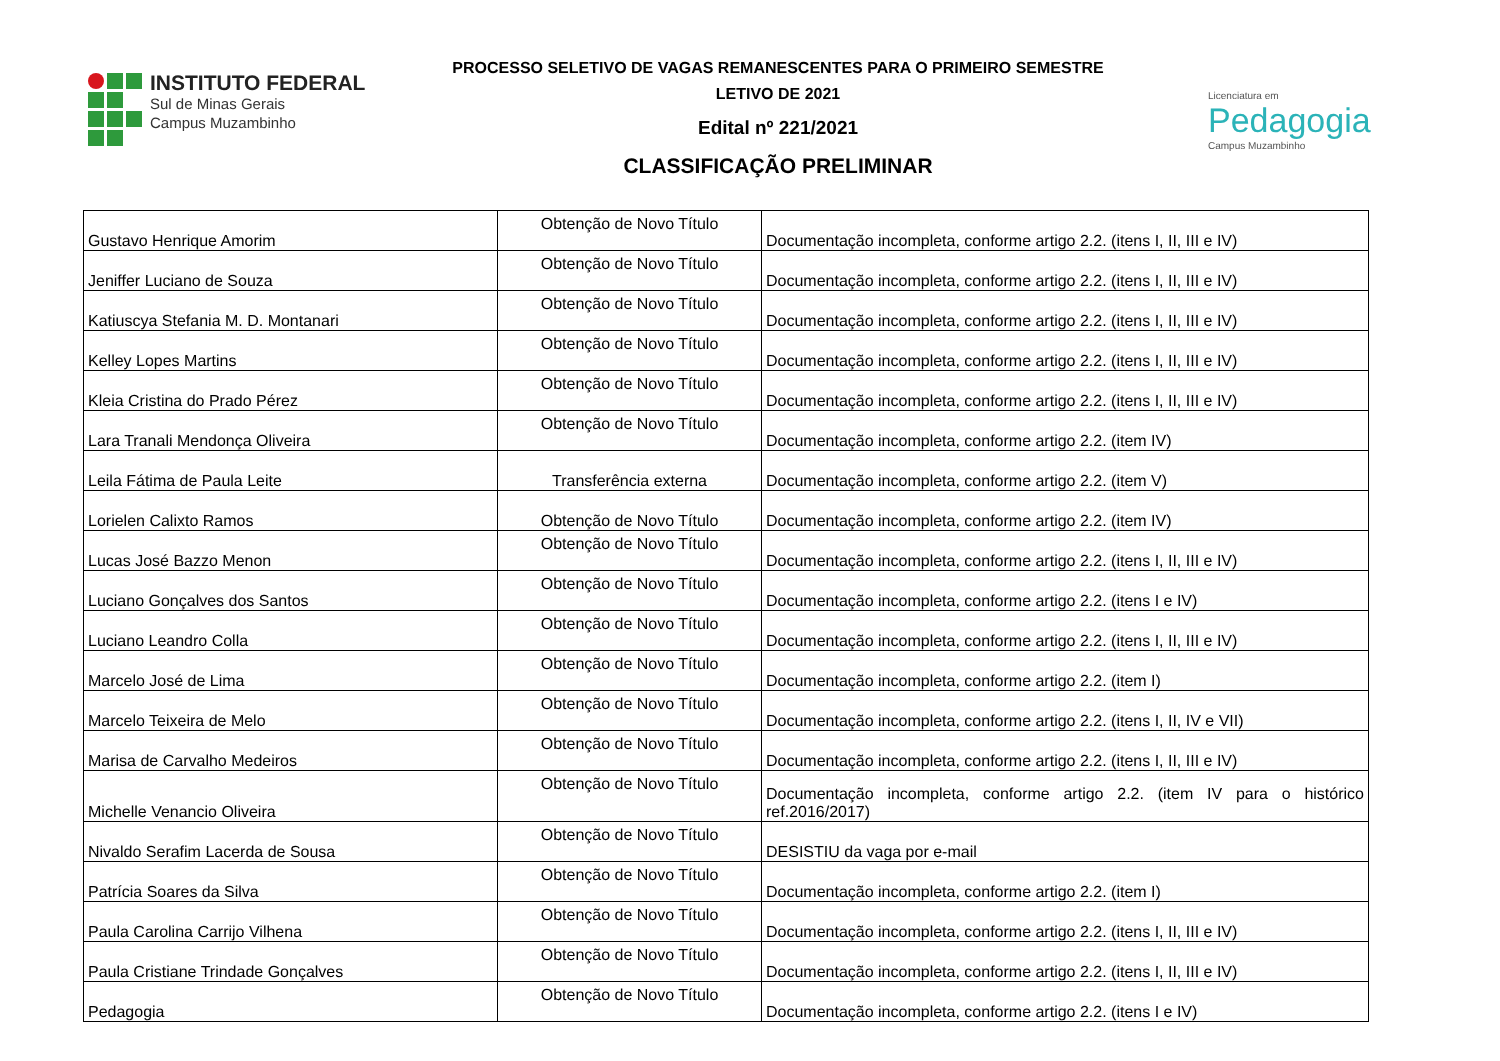INSTITUTO FEDERAL
Sul de Minas Gerais
Campus Muzambinho
PROCESSO SELETIVO DE VAGAS REMANESCENTES PARA O PRIMEIRO SEMESTRE
LETIVO DE 2021
Edital nº 221/2021
CLASSIFICAÇÃO PRELIMINAR
Licenciatura em
Pedagogia
Campus Muzambinho
| Gustavo Henrique Amorim | Obtenção de Novo Título | Documentação incompleta, conforme artigo 2.2. (itens I, II, III e IV) |
| Jeniffer Luciano de Souza | Obtenção de Novo Título | Documentação incompleta, conforme artigo 2.2. (itens I, II, III e IV) |
| Katiuscya Stefania M. D. Montanari | Obtenção de Novo Título | Documentação incompleta, conforme artigo 2.2. (itens I, II, III e IV) |
| Kelley Lopes Martins | Obtenção de Novo Título | Documentação incompleta, conforme artigo 2.2. (itens I, II, III e IV) |
| Kleia Cristina do Prado Pérez | Obtenção de Novo Título | Documentação incompleta, conforme artigo 2.2. (itens I, II, III e IV) |
| Lara Tranali Mendonça Oliveira | Obtenção de Novo Título | Documentação incompleta, conforme artigo 2.2. (item IV) |
| Leila Fátima de Paula Leite | Transferência externa | Documentação incompleta, conforme artigo 2.2. (item V) |
| Lorielen Calixto Ramos | Obtenção de Novo Título | Documentação incompleta, conforme artigo 2.2. (item IV) |
| Lucas José Bazzo Menon | Obtenção de Novo Título | Documentação incompleta, conforme artigo 2.2. (itens I, II, III e IV) |
| Luciano Gonçalves dos Santos | Obtenção de Novo Título | Documentação incompleta, conforme artigo 2.2. (itens I e IV) |
| Luciano Leandro Colla | Obtenção de Novo Título | Documentação incompleta, conforme artigo 2.2. (itens I, II, III e IV) |
| Marcelo José de Lima | Obtenção de Novo Título | Documentação incompleta, conforme artigo 2.2. (item I) |
| Marcelo Teixeira de Melo | Obtenção de Novo Título | Documentação incompleta, conforme artigo 2.2. (itens I, II, IV e VII) |
| Marisa de Carvalho Medeiros | Obtenção de Novo Título | Documentação incompleta, conforme artigo 2.2. (itens I, II, III e IV) |
| Michelle Venancio Oliveira | Obtenção de Novo Título | Documentação incompleta, conforme artigo 2.2. (item IV para o histórico ref.2016/2017) |
| Nivaldo Serafim Lacerda de Sousa | Obtenção de Novo Título | DESISTIU da vaga por e-mail |
| Patrícia Soares da Silva | Obtenção de Novo Título | Documentação incompleta, conforme artigo 2.2. (item I) |
| Paula Carolina Carrijo Vilhena | Obtenção de Novo Título | Documentação incompleta, conforme artigo 2.2. (itens I, II, III e IV) |
| Paula Cristiane Trindade Gonçalves | Obtenção de Novo Título | Documentação incompleta, conforme artigo 2.2. (itens I, II, III e IV) |
| Pedagogia | Obtenção de Novo Título | Documentação incompleta, conforme artigo 2.2. (itens I e IV) |